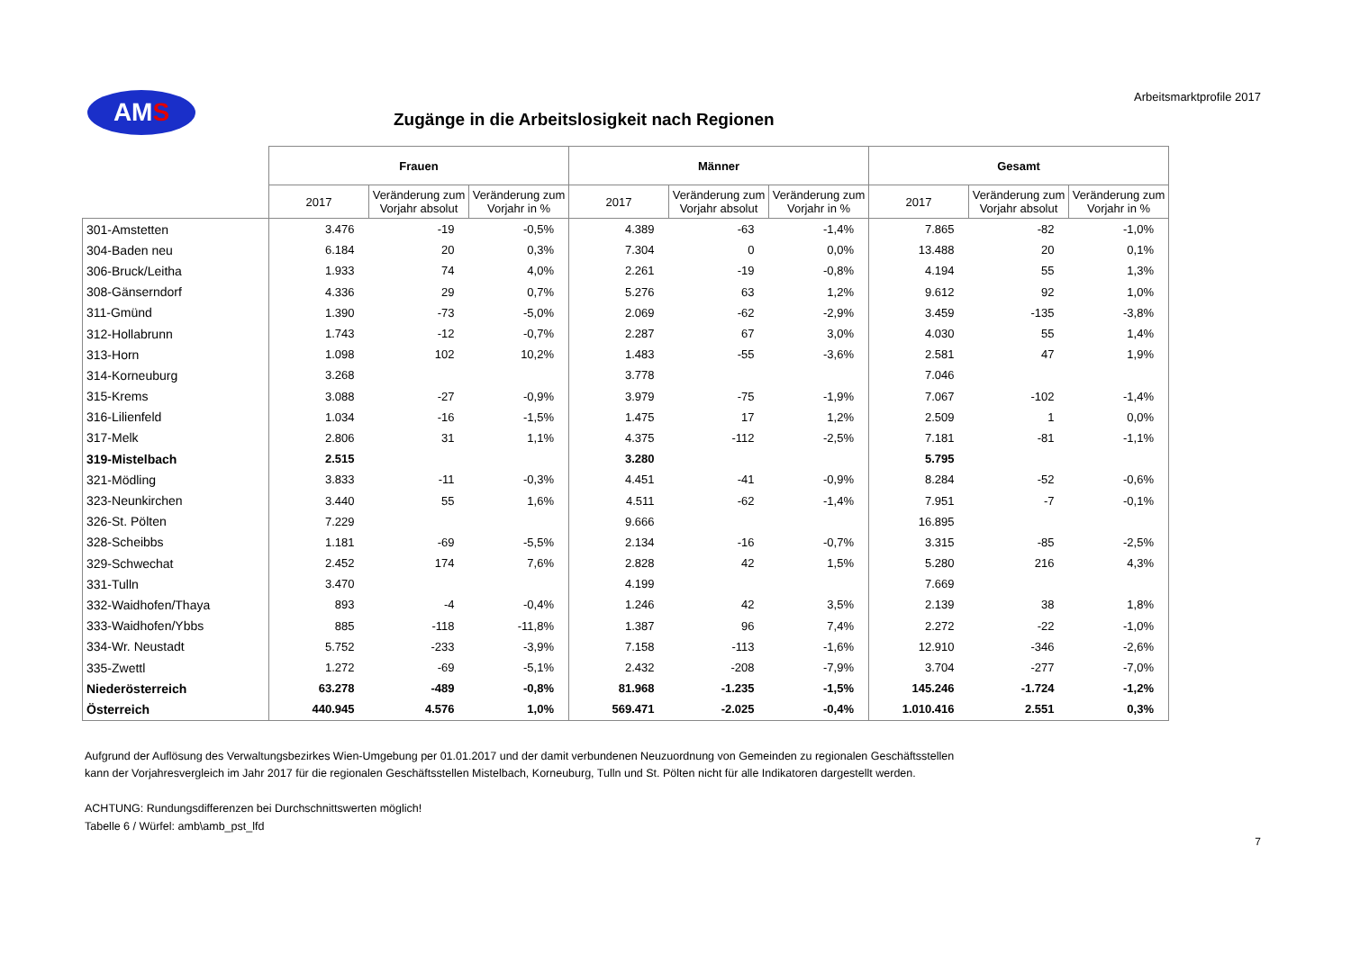AM S
Arbeitsmarktprofile 2017
Zugänge in die Arbeitslosigkeit nach Regionen
| | Frauen | | | Männer | | | Gesamt | | |
| --- | --- | --- | --- | --- | --- | --- | --- | --- | --- |
| | 2017 | Veränderung zum Vorjahr absolut | Veränderung zum Vorjahr in % | 2017 | Veränderung zum Vorjahr absolut | Veränderung zum Vorjahr in % | 2017 | Veränderung zum Vorjahr absolut | Veränderung zum Vorjahr in % |
| 301-Amstetten | 3.476 | -19 | -0,5% | 4.389 | -63 | -1,4% | 7.865 | -82 | -1,0% |
| 304-Baden neu | 6.184 | 20 | 0,3% | 7.304 | 0 | 0,0% | 13.488 | 20 | 0,1% |
| 306-Bruck/Leitha | 1.933 | 74 | 4,0% | 2.261 | -19 | -0,8% | 4.194 | 55 | 1,3% |
| 308-Gänserndorf | 4.336 | 29 | 0,7% | 5.276 | 63 | 1,2% | 9.612 | 92 | 1,0% |
| 311-Gmünd | 1.390 | -73 | -5,0% | 2.069 | -62 | -2,9% | 3.459 | -135 | -3,8% |
| 312-Hollabrunn | 1.743 | -12 | -0,7% | 2.287 | 67 | 3,0% | 4.030 | 55 | 1,4% |
| 313-Horn | 1.098 | 102 | 10,2% | 1.483 | -55 | -3,6% | 2.581 | 47 | 1,9% |
| 314-Korneuburg | 3.268 | | | 3.778 | | | 7.046 | | |
| 315-Krems | 3.088 | -27 | -0,9% | 3.979 | -75 | -1,9% | 7.067 | -102 | -1,4% |
| 316-Lilienfeld | 1.034 | -16 | -1,5% | 1.475 | 17 | 1,2% | 2.509 | 1 | 0,0% |
| 317-Melk | 2.806 | 31 | 1,1% | 4.375 | -112 | -2,5% | 7.181 | -81 | -1,1% |
| 319-Mistelbach | 2.515 | | | 3.280 | | | 5.795 | | |
| 321-Mödling | 3.833 | -11 | -0,3% | 4.451 | -41 | -0,9% | 8.284 | -52 | -0,6% |
| 323-Neunkirchen | 3.440 | 55 | 1,6% | 4.511 | -62 | -1,4% | 7.951 | -7 | -0,1% |
| 326-St. Pölten | 7.229 | | | 9.666 | | | 16.895 | | |
| 328-Scheibbs | 1.181 | -69 | -5,5% | 2.134 | -16 | -0,7% | 3.315 | -85 | -2,5% |
| 329-Schwechat | 2.452 | 174 | 7,6% | 2.828 | 42 | 1,5% | 5.280 | 216 | 4,3% |
| 331-Tulln | 3.470 | | | 4.199 | | | 7.669 | | |
| 332-Waidhofen/Thaya | 893 | -4 | -0,4% | 1.246 | 42 | 3,5% | 2.139 | 38 | 1,8% |
| 333-Waidhofen/Ybbs | 885 | -118 | -11,8% | 1.387 | 96 | 7,4% | 2.272 | -22 | -1,0% |
| 334-Wr. Neustadt | 5.752 | -233 | -3,9% | 7.158 | -113 | -1,6% | 12.910 | -346 | -2,6% |
| 335-Zwettl | 1.272 | -69 | -5,1% | 2.432 | -208 | -7,9% | 3.704 | -277 | -7,0% |
| Niederösterreich | 63.278 | -489 | -0,8% | 81.968 | -1.235 | -1,5% | 145.246 | -1.724 | -1,2% |
| Österreich | 440.945 | 4.576 | 1,0% | 569.471 | -2.025 | -0,4% | 1.010.416 | 2.551 | 0,3% |
Aufgrund der Auflösung des Verwaltungsbezirkes Wien-Umgebung per 01.01.2017 und der damit verbundenen Neuzuordnung von Gemeinden zu regionalen Geschäftsstellen
kann der Vorjahresvergleich im Jahr 2017 für die regionalen Geschäftsstellen Mistelbach, Korneuburg, Tulln und St. Pölten nicht für alle Indikatoren dargestellt werden.
ACHTUNG: Rundungsdifferenzen bei Durchschnittswerten möglich!
Tabelle 6 / Würfel: amb\amb_pst_lfd
7